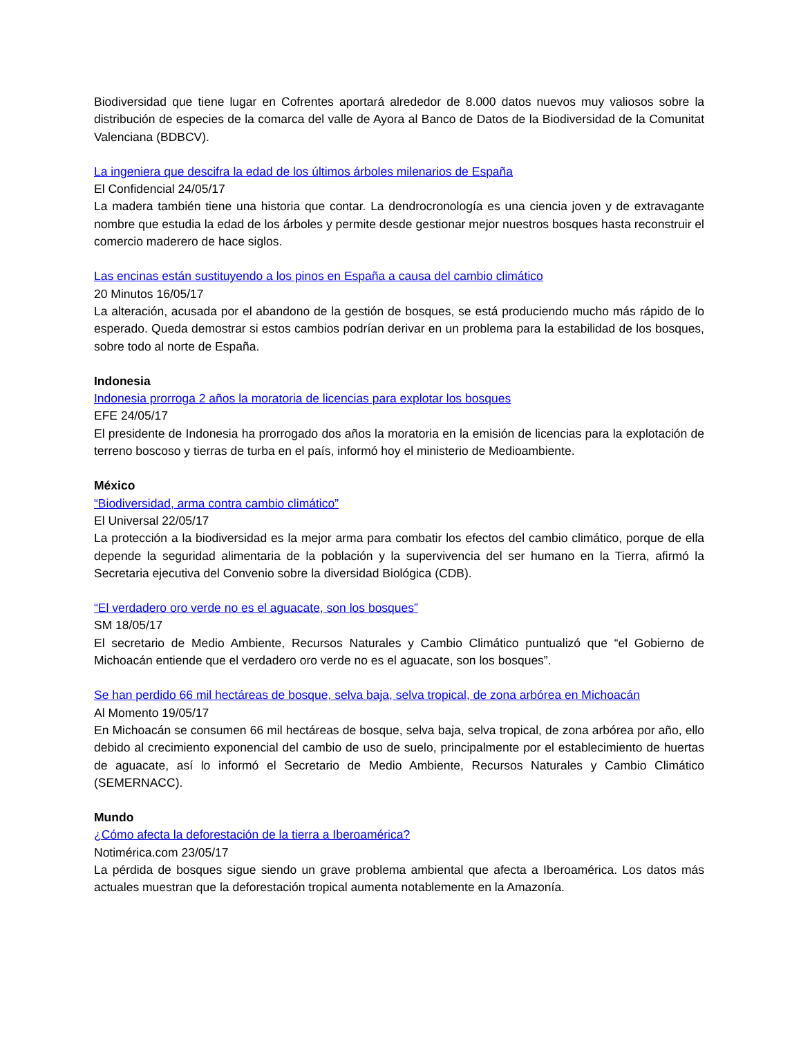Biodiversidad que tiene lugar en Cofrentes aportará alrededor de 8.000 datos nuevos muy valiosos sobre la distribución de especies de la comarca del valle de Ayora al Banco de Datos de la Biodiversidad de la Comunitat Valenciana (BDBCV).
La ingeniera que descifra la edad de los últimos árboles milenarios de España
El Confidencial 24/05/17
La madera también tiene una historia que contar. La dendrocronología es una ciencia joven y de extravagante nombre que estudia la edad de los árboles y permite desde gestionar mejor nuestros bosques hasta reconstruir el comercio maderero de hace siglos.
Las encinas están sustituyendo a los pinos en España a causa del cambio climático
20 Minutos 16/05/17
La alteración, acusada por el abandono de la gestión de bosques, se está produciendo mucho más rápido de lo esperado. Queda demostrar si estos cambios podrían derivar en un problema para la estabilidad de los bosques, sobre todo al norte de España.
Indonesia
Indonesia prorroga 2 años la moratoria de licencias para explotar los bosques
EFE 24/05/17
El presidente de Indonesia ha prorrogado dos años la moratoria en la emisión de licencias para la explotación de terreno boscoso y tierras de turba en el país, informó hoy el ministerio de Medioambiente.
México
“Biodiversidad, arma contra cambio climático”
El Universal 22/05/17
La protección a la biodiversidad es la mejor arma para combatir los efectos del cambio climático, porque de ella depende la seguridad alimentaria de la población y la supervivencia del ser humano en la Tierra, afirmó la Secretaria ejecutiva del Convenio sobre la diversidad Biológica (CDB).
“El verdadero oro verde no es el aguacate, son los bosques”
SM 18/05/17
El secretario de Medio Ambiente, Recursos Naturales y Cambio Climático puntualizó que “el Gobierno de Michoacán entiende que el verdadero oro verde no es el aguacate, son los bosques”.
Se han perdido 66 mil hectáreas de bosque, selva baja, selva tropical, de zona arbórea en Michoacán
Al Momento 19/05/17
En Michoacán se consumen 66 mil hectáreas de bosque, selva baja, selva tropical, de zona arbórea por año, ello debido al crecimiento exponencial del cambio de uso de suelo, principalmente por el establecimiento de huertas de aguacate, así lo informó el Secretario de Medio Ambiente, Recursos Naturales y Cambio Climático (SEMERNACC).
Mundo
¿Cómo afecta la deforestación de la tierra a Iberoamérica?
Notimérica.com 23/05/17
La pérdida de bosques sigue siendo un grave problema ambiental que afecta a Iberoamérica. Los datos más actuales muestran que la deforestación tropical aumenta notablemente en la Amazonía.